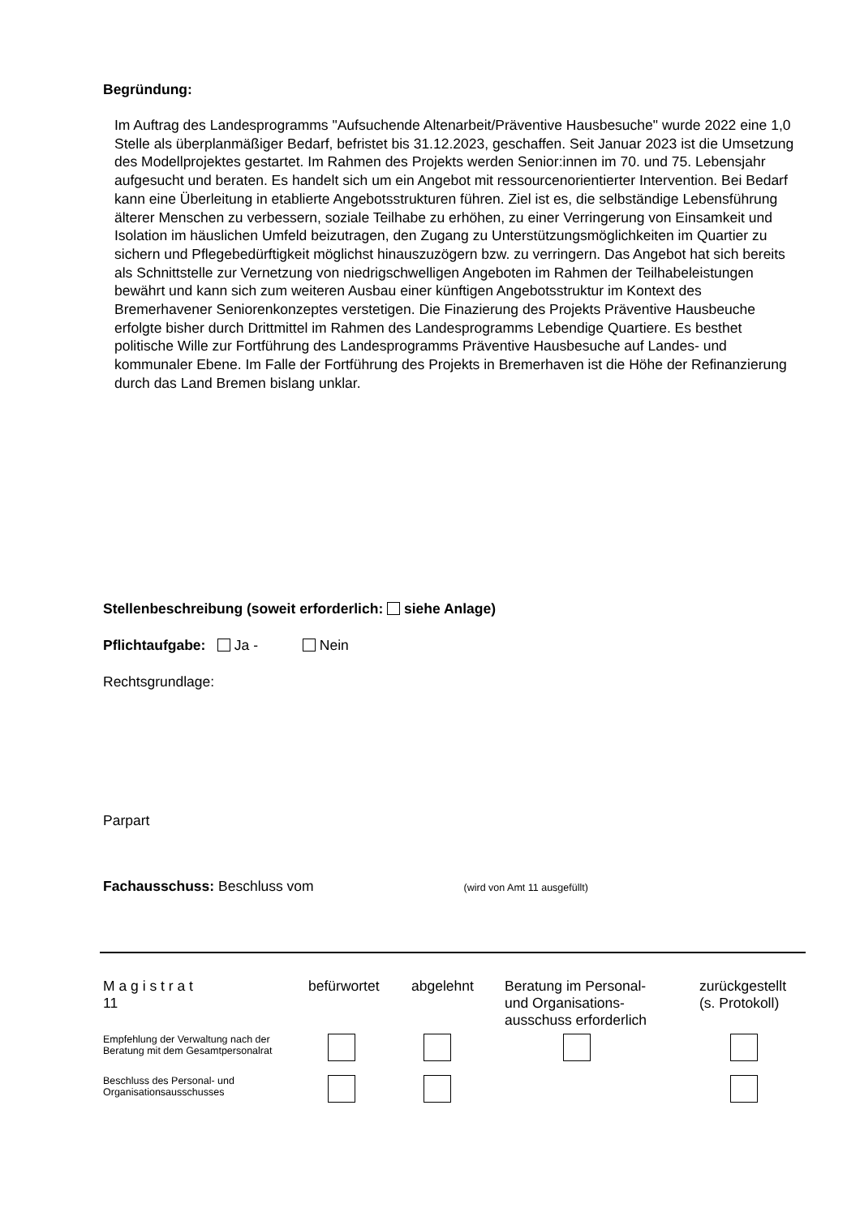Begründung:
Im Auftrag des Landesprogramms "Aufsuchende Altenarbeit/Präventive Hausbesuche" wurde 2022 eine 1,0 Stelle als überplanmäßiger Bedarf, befristet bis 31.12.2023, geschaffen. Seit Januar 2023 ist die Umsetzung des Modellprojektes gestartet. Im Rahmen des Projekts werden Senior:innen im 70. und 75. Lebensjahr aufgesucht und beraten. Es handelt sich um ein Angebot mit ressourcenorientierter Intervention. Bei Bedarf kann eine Überleitung in etablierte Angebotsstrukturen führen. Ziel ist es, die selbständige Lebensführung älterer Menschen zu verbessern, soziale Teilhabe zu erhöhen, zu einer Verringerung von Einsamkeit und Isolation im häuslichen Umfeld beizutragen, den Zugang zu Unterstützungsmöglichkeiten im Quartier zu sichern und Pflegebedürftigkeit möglichst hinauszuzögern bzw. zu verringern. Das Angebot hat sich bereits als Schnittstelle zur Vernetzung von niedrigschwelligen Angeboten im Rahmen der Teilhabeleistungen bewährt und kann sich zum weiteren Ausbau einer künftigen Angebotsstruktur im Kontext des Bremerhavener Seniorenkonzeptes verstetigen. Die Finazierung des Projekts Präventive Hausbeuche erfolgte bisher durch Drittmittel im Rahmen des Landesprogramms Lebendige Quartiere. Es besthet politische Wille zur Fortführung des Landesprogramms Präventive Hausbesuche auf Landes- und kommunaler Ebene. Im Falle der Fortführung des Projekts in Bremerhaven ist die Höhe der Refinanzierung durch das Land Bremen bislang unklar.
Stellenbeschreibung (soweit erforderlich: siehe Anlage)
Pflichtaufgabe: Ja - Nein
Rechtsgrundlage:
Parpart
Fachausschuss: Beschluss vom (wird von Amt 11 ausgefüllt)
| M a g i s t r a t 11 | befürwortet | abgelehnt | Beratung im Personal- und Organisations- ausschuss erforderlich | zurückgestellt (s. Protokoll) |
| Empfehlung der Verwaltung nach der Beratung mit dem Gesamtpersonalrat | | | | |
| Beschluss des Personal- und Organisationsausschusses | | | | |